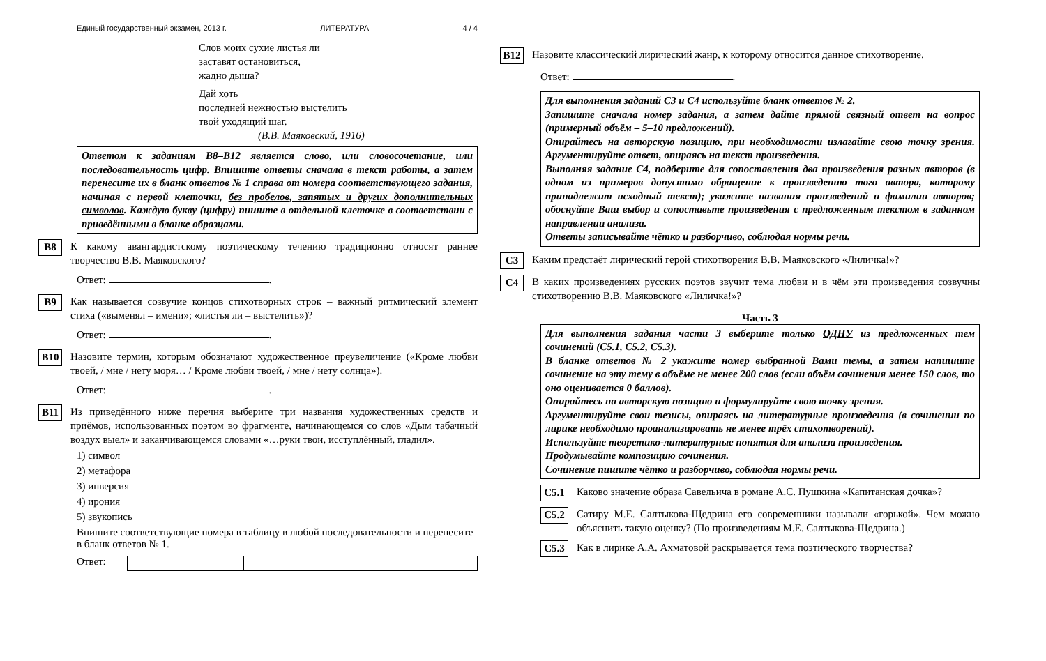Единый государственный экзамен, 2013 г. ЛИТЕРАТУРА 4 / 4
Слов моих сухие листья ли
заставят остановиться,
жадно дыша?
Дай хоть
последней нежностью выстелить
твой уходящий шаг.
(В.В. Маяковский, 1916)
Ответом к заданиям B8–B12 является слово, или словосочетание, или последовательность цифр. Впишите ответы сначала в текст работы, а затем перенесите их в бланк ответов № 1 справа от номера соответствующего задания, начиная с первой клеточки, без пробелов, запятых и других дополнительных символов. Каждую букву (цифру) пишите в отдельной клеточке в соответствии с приведёнными в бланке образцами.
B8
К какому авангардистскому поэтическому течению традиционно относят раннее творчество В.В. Маяковского?
Ответ: .
B9
Как называется созвучие концов стихотворных строк – важный ритмический элемент стиха («выменял – имени»; «листья ли – выстелить»)?
Ответ: .
B10
Назовите термин, которым обозначают художественное преувеличение («Кроме любви твоей, / мне / нету моря… / Кроме любви твоей, / мне / нету солнца»).
Ответ: .
B11
Из приведённого ниже перечня выберите три названия художественных средств и приёмов, использованных поэтом во фрагменте, начинающемся со слов «Дым табачный воздух выел» и заканчивающемся словами «…руки твои, исступлённый, гладил».
1) символ
2) метафора
3) инверсия
4) ирония
5) звукопись
Впишите соответствующие номера в таблицу в любой последовательности и перенесите в бланк ответов № 1.
Ответ:
B12
Назовите классический лирический жанр, к которому относится данное стихотворение.
Ответ: .
Для выполнения заданий С3 и С4 используйте бланк ответов № 2.
Запишите сначала номер задания, а затем дайте прямой связный ответ на вопрос (примерный объём – 5–10 предложений).
Опирайтесь на авторскую позицию, при необходимости излагайте свою точку зрения. Аргументируйте ответ, опираясь на текст произведения.
Выполняя задание С4, подберите для сопоставления два произведения разных авторов (в одном из примеров допустимо обращение к произведению того автора, которому принадлежит исходный текст); укажите названия произведений и фамилии авторов; обоснуйте Ваш выбор и сопоставьте произведения с предложенным текстом в заданном направлении анализа.
Ответы записывайте чётко и разборчиво, соблюдая нормы речи.
C3
Каким предстаёт лирический герой стихотворения В.В. Маяковского «Лиличка!»?
C4
В каких произведениях русских поэтов звучит тема любви и в чём эти произведения созвучны стихотворению В.В. Маяковского «Лиличка!»?
Часть 3
Для выполнения задания части 3 выберите только ОДНУ из предложенных тем сочинений (С5.1, С5.2, С5.3).
В бланке ответов № 2 укажите номер выбранной Вами темы, а затем напишите сочинение на эту тему в объёме не менее 200 слов (если объём сочинения менее 150 слов, то оно оценивается 0 баллов).
Опирайтесь на авторскую позицию и формулируйте свою точку зрения.
Аргументируйте свои тезисы, опираясь на литературные произведения (в сочинении по лирике необходимо проанализировать не менее трёх стихотворений).
Используйте теоретико-литературные понятия для анализа произведения.
Продумывайте композицию сочинения.
Сочинение пишите чётко и разборчиво, соблюдая нормы речи.
C5.1
Каково значение образа Савельича в романе А.С. Пушкина «Капитанская дочка»?
C5.2
Сатиру М.Е. Салтыкова-Щедрина его современники называли «горькой». Чем можно объяснить такую оценку? (По произведениям М.Е. Салтыкова-Щедрина.)
C5.3
Как в лирике А.А. Ахматовой раскрывается тема поэтического творчества?